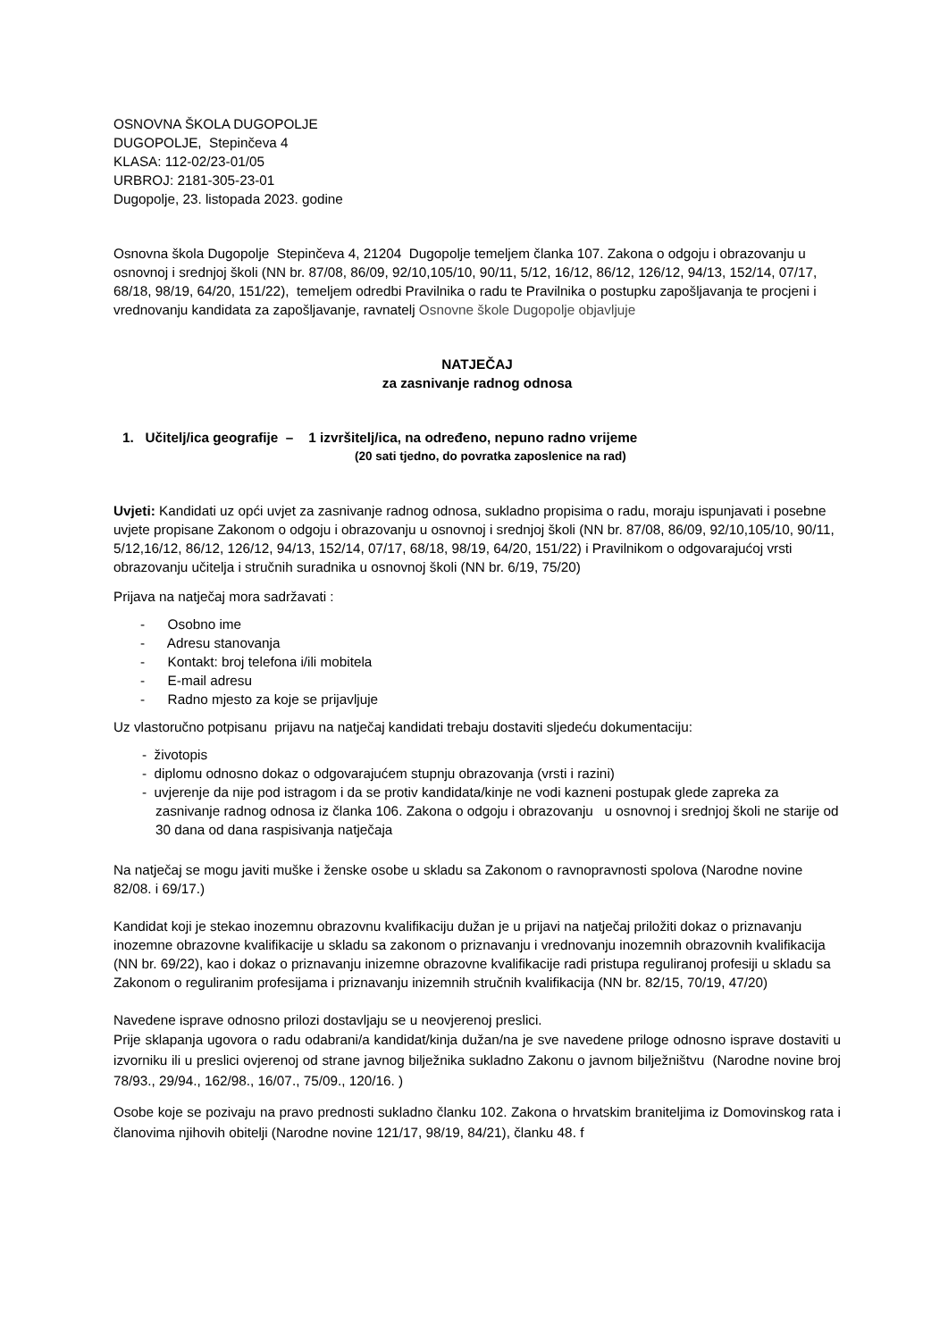OSNOVNA ŠKOLA DUGOPOLJE
DUGOPOLJE, Stepinčeva 4
KLASA: 112-02/23-01/05
URBROJ: 2181-305-23-01
Dugopolje, 23. listopada 2023. godine
Osnovna škola Dugopolje Stepinčeva 4, 21204 Dugopolje temeljem članka 107. Zakona o odgoju i obrazovanju u osnovnoj i srednjoj školi (NN br. 87/08, 86/09, 92/10,105/10, 90/11, 5/12, 16/12, 86/12, 126/12, 94/13, 152/14, 07/17, 68/18, 98/19, 64/20, 151/22), temeljem odredbi Pravilnika o radu te Pravilnika o postupku zapošljavanja te procjeni i vrednovanju kandidata za zapošljavanje, ravnatelj Osnovne škole Dugopolje objavljuje
NATJEČAJ
za zasnivanje radnog odnosa
1. Učitelj/ica geografije – 1 izvršitelj/ica, na određeno, nepuno radno vrijeme
(20 sati tjedno, do povratka zaposlenice na rad)
Uvjeti: Kandidati uz opći uvjet za zasnivanje radnog odnosa, sukladno propisima o radu, moraju ispunjavati i posebne uvjete propisane Zakonom o odgoju i obrazovanju u osnovnoj i srednjoj školi (NN br. 87/08, 86/09, 92/10,105/10, 90/11, 5/12,16/12, 86/12, 126/12, 94/13, 152/14, 07/17, 68/18, 98/19, 64/20, 151/22) i Pravilnikom o odgovarajućoj vrsti obrazovanju učitelja i stručnih suradnika u osnovnoj školi (NN br. 6/19, 75/20)
Prijava na natječaj mora sadržavati :
- Osobno ime
- Adresu stanovanja
- Kontakt: broj telefona i/ili mobitela
- E-mail adresu
- Radno mjesto za koje se prijavljuje
Uz vlastoručno potpisanu prijavu na natječaj kandidati trebaju dostaviti sljedeću dokumentaciju:
- životopis
- diplomu odnosno dokaz o odgovarajućem stupnju obrazovanja (vrsti i razini)
- uvjerenje da nije pod istragom i da se protiv kandidata/kinje ne vodi kazneni postupak glede zapreka za zasnivanje radnog odnosa iz članka 106. Zakona o odgoju i obrazovanju u osnovnoj i srednjoj školi ne starije od 30 dana od dana raspisivanja natječaja
Na natječaj se mogu javiti muške i ženske osobe u skladu sa Zakonom o ravnopravnosti spolova (Narodne novine 82/08. i 69/17.)
Kandidat koji je stekao inozemnu obrazovnu kvalifikaciju dužan je u prijavi na natječaj priložiti dokaz o priznavanju inozemne obrazovne kvalifikacije u skladu sa zakonom o priznavanju i vrednovanju inozemnih obrazovnih kvalifikacija (NN br. 69/22), kao i dokaz o priznavanju inizemne obrazovne kvalifikacije radi pristupa reguliranoj profesiji u skladu sa Zakonom o reguliranim profesijama i priznavanju inizemnih stručnih kvalifikacija (NN br. 82/15, 70/19, 47/20)
Navedene isprave odnosno prilozi dostavljaju se u neovjerenoj preslici.
Prije sklapanja ugovora o radu odabrani/a kandidat/kinja dužan/na je sve navedene priloge odnosno isprave dostaviti u izvorniku ili u preslici ovjerenoj od strane javnog bilježnika sukladno Zakonu o javnom bilježništvu (Narodne novine broj 78/93., 29/94., 162/98., 16/07., 75/09., 120/16. )
Osobe koje se pozivaju na pravo prednosti sukladno članku 102. Zakona o hrvatskim braniteljima iz Domovinskog rata i članovima njihovih obitelji (Narodne novine 121/17, 98/19, 84/21), članku 48. f